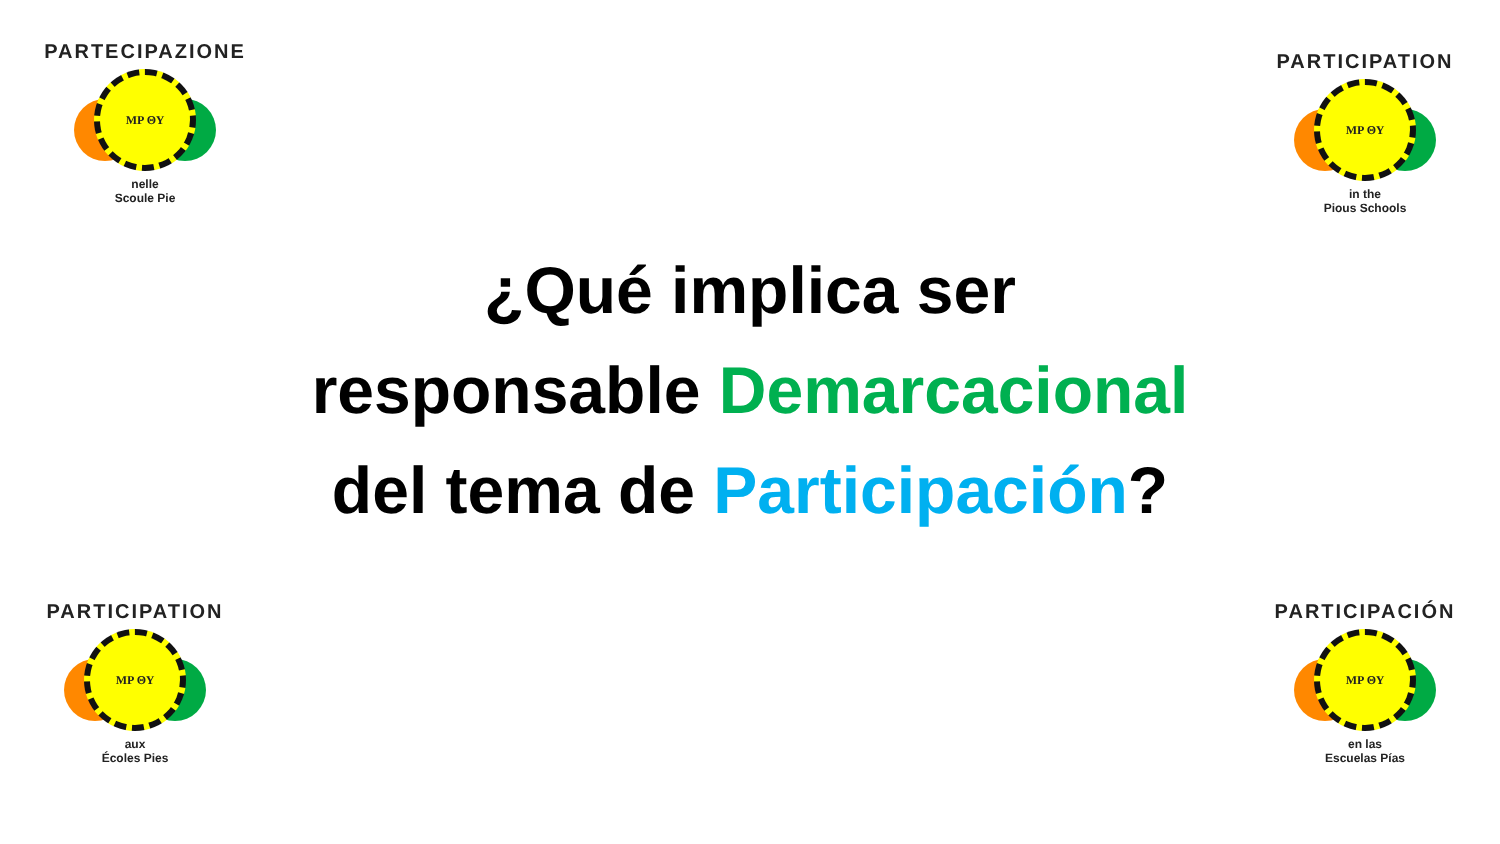PARTECIPAZIONE
MP ΘΥ
nelle
Scoule Pie
PARTICIPATION
MP ΘΥ
in the
Pious Schools
¿Qué implica ser
responsable Demarcacional
del tema de Participación?
PARTICIPATION
MP ΘΥ
aux
Écoles Pies
PARTICIPACIÓN
MP ΘΥ
en las
Escuelas Pías